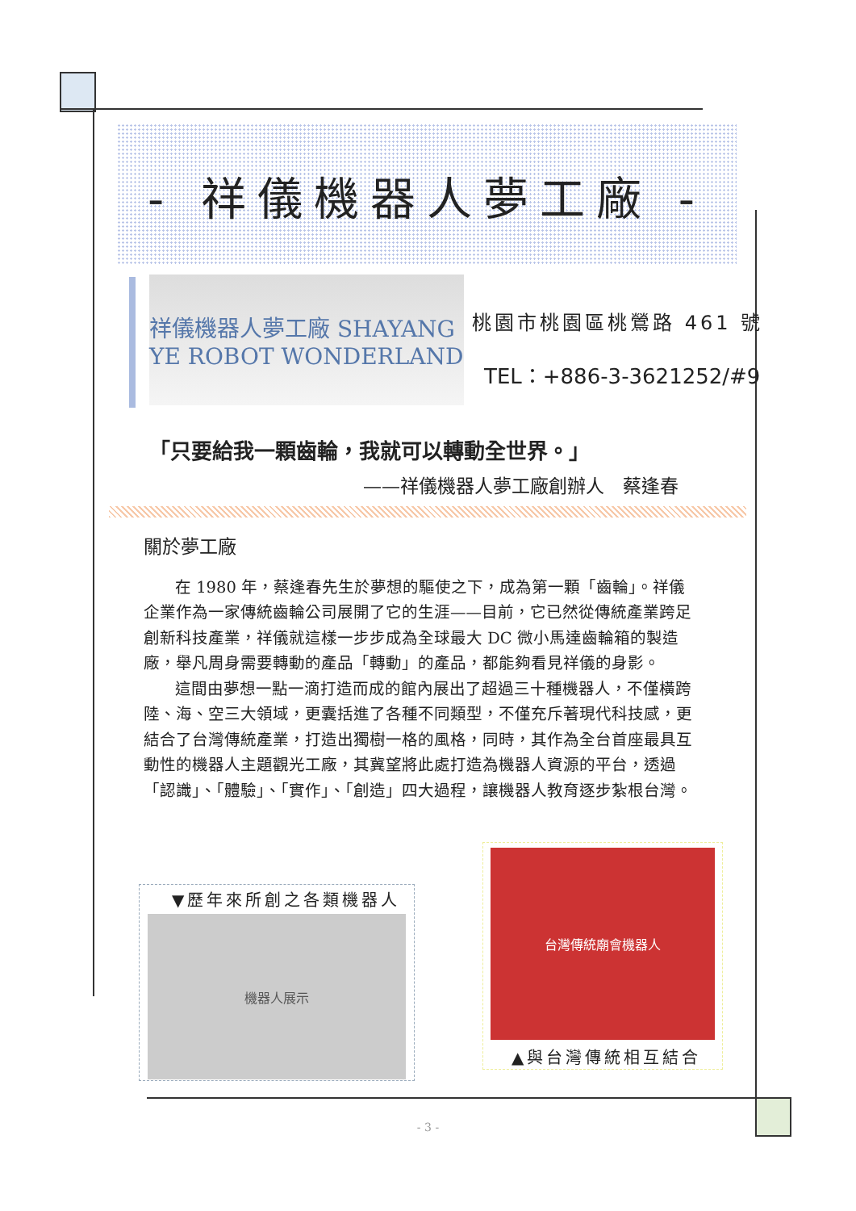- 祥儀機器人夢工廠 -
祥儀機器人夢工廠 SHAYANG YE ROBOT WONDERLAND
桃園市桃園區桃鶯路 461 號
TEL：+886-3-3621252/#9
「只要給我一顆齒輪，我就可以轉動全世界。」
——祥儀機器人夢工廠創辦人　蔡逢春
關於夢工廠
在 1980 年，蔡逢春先生於夢想的驅使之下，成為第一顆「齒輪」。祥儀企業作為一家傳統齒輪公司展開了它的生涯——目前，它已然從傳統產業跨足創新科技產業，祥儀就這樣一步步成為全球最大 DC 微小馬達齒輪箱的製造廠，舉凡周身需要轉動的產品「轉動」的產品，都能夠看見祥儀的身影。
這間由夢想一點一滴打造而成的館內展出了超過三十種機器人，不僅橫跨陸、海、空三大領域，更囊括進了各種不同類型，不僅充斥著現代科技感，更結合了台灣傳統產業，打造出獨樹一格的風格，同時，其作為全台首座最具互動性的機器人主題觀光工廠，其冀望將此處打造為機器人資源的平台，透過「認識」、「體驗」、「實作」、「創造」四大過程，讓機器人教育逐步紮根台灣。
▼歷年來所創之各類機器人
機器人展示
台灣傳統廟會機器人
▲與台灣傳統相互結合
- 3 -